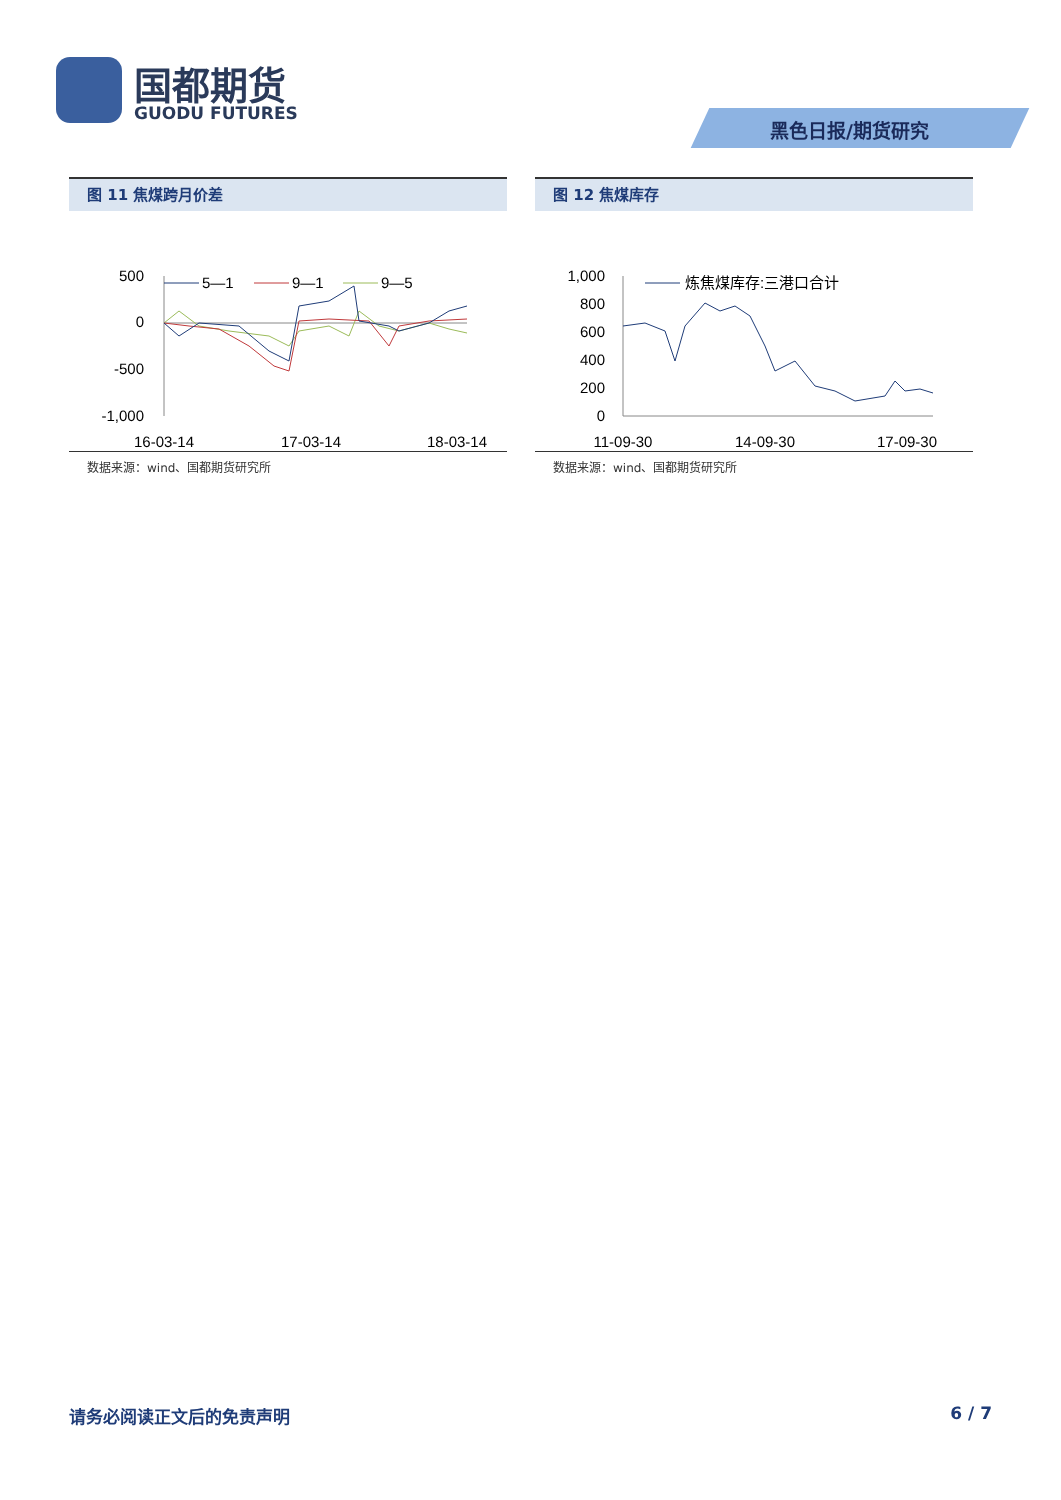国都期货
GUODU FUTURES
黑色日报/期货研究
图 11 焦煤跨月价差
500
0
-500
-1,000
5—1
9—1
9—5
16-03-14
17-03-14
18-03-14
数据来源：wind、国都期货研究所
图 12 焦煤库存
1,000
800
600
400
200
0
炼焦煤库存:三港口合计
11-09-30
14-09-30
17-09-30
数据来源：wind、国都期货研究所
请务必阅读正文后的免责声明 6 / 7